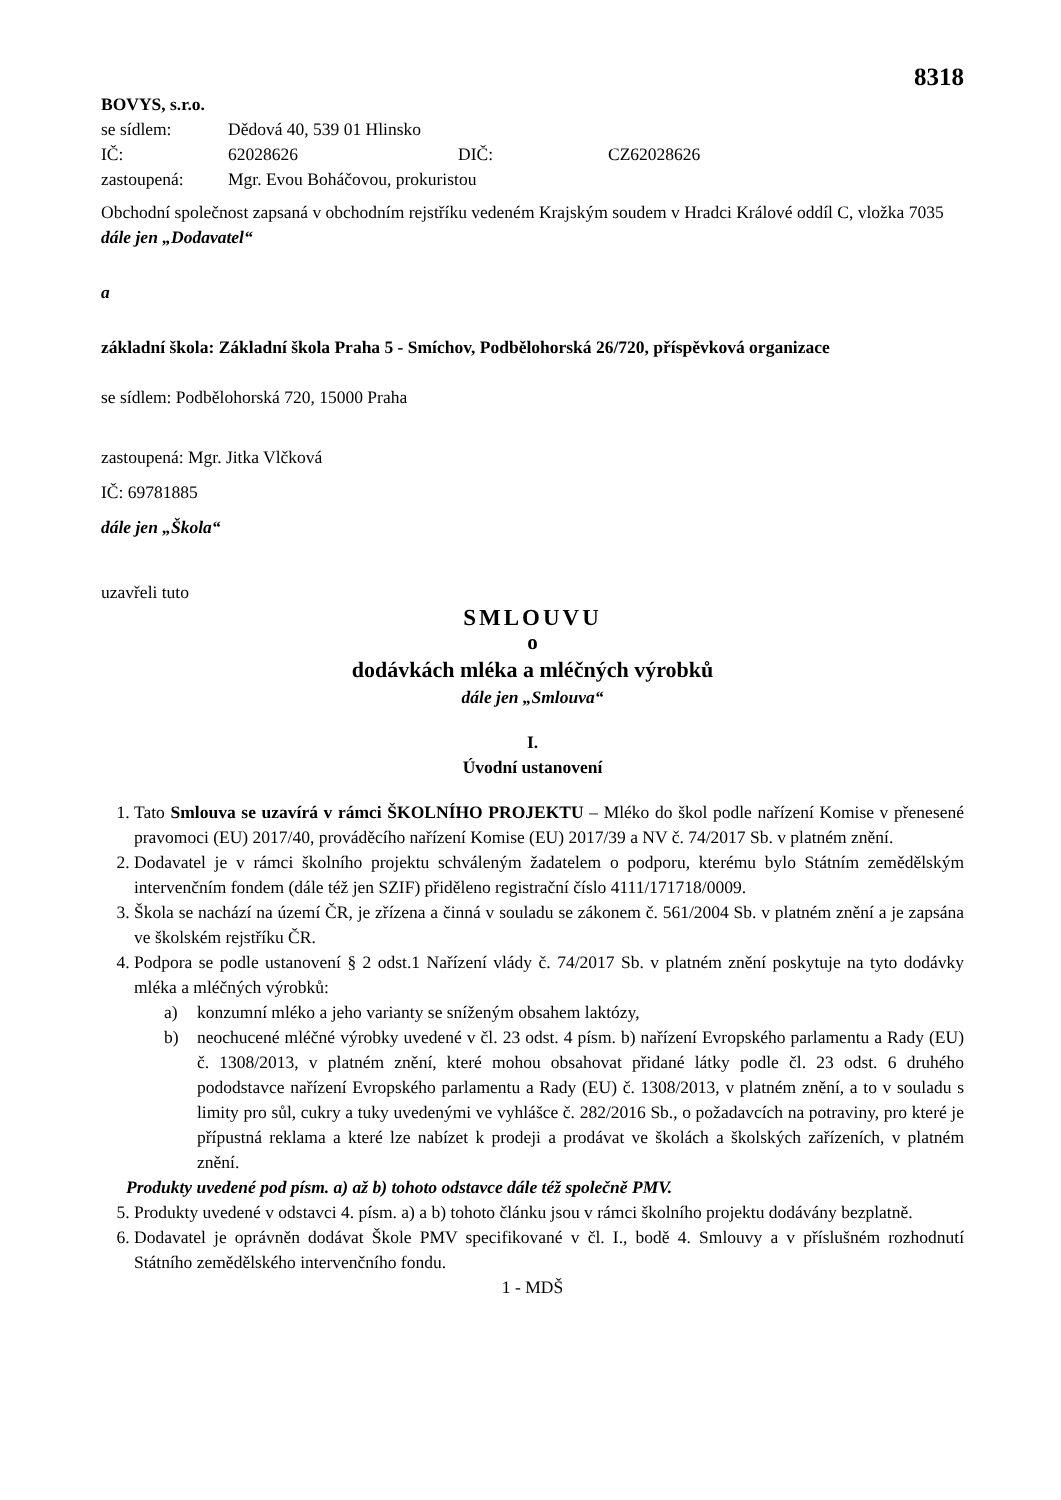8318
BOVYS, s.r.o.
se sídlem: Dědová 40, 539 01 Hlinsko
IČ: 62028626 DIČ: CZ62028626
zastoupená: Mgr. Evou Boháčovou, prokuristou
Obchodní společnost zapsaná v obchodním rejstříku vedeném Krajským soudem v Hradci Králové oddíl C, vložka 7035
dále jen „Dodavatel“
a
základní škola: Základní škola Praha 5 - Smíchov, Podbělohorská 26/720, příspěvková organizace
se sídlem: Podbělohorská 720, 15000 Praha
zastoupená: Mgr. Jitka Vlčková
IČ: 69781885
dále jen „Škola“
uzavřeli tuto
SMLOUVU
o
dodávkách mléka a mléčných výrobků
dále jen „Smlouva“
I.
Úvodní ustanovení
1. Tato Smlouva se uzavírá v rámci ŠKOLNÍHO PROJEKTU – Mléko do škol podle nařízení Komise v přenesené pravomoci (EU) 2017/40, prováděcího nařízení Komise (EU) 2017/39 a NV č. 74/2017 Sb. v platném znění.
2. Dodavatel je v rámci školního projektu schváleným žadatelem o podporu, kterému bylo Státním zemědělským intervenčním fondem (dále též jen SZIF) přiděleno registrační číslo 4111/171718/0009.
3. Škola se nachází na území ČR, je zřízena a činná v souladu se zákonem č. 561/2004 Sb. v platném znění a je zapsána ve školském rejstříku ČR.
4. Podpora se podle ustanovení § 2 odst.1 Nařízení vlády č. 74/2017 Sb. v platném znění poskytuje na tyto dodávky mléka a mléčných výrobků:
a) konzumní mléko a jeho varianty se sníženým obsahem laktózy,
b) neochucené mléčné výrobky uvedené v čl. 23 odst. 4 písm. b) nařízení Evropského parlamentu a Rady (EU) č. 1308/2013, v platném znění, které mohou obsahovat přidané látky podle čl. 23 odst. 6 druhého pododstavce nařízení Evropského parlamentu a Rady (EU) č. 1308/2013, v platném znění, a to v souladu s limity pro sůl, cukry a tuky uvedenými ve vyhlášce č. 282/2016 Sb., o požadavcích na potraviny, pro které je přípustná reklama a které lze nabízet k prodeji a prodávat ve školách a školských zařízeních, v platném znění.
Produkty uvedené pod písm. a) až b) tohoto odstavce dále též společně PMV.
5. Produkty uvedené v odstavci 4. písm. a) a b) tohoto článku jsou v rámci školního projektu dodávány bezplatně.
6. Dodavatel je oprávněn dodávat Škole PMV specifikované v čl. I., bodě 4. Smlouvy a v příslušném rozhodnutí Státního zemědělského intervenčního fondu.
1 - MDŠ